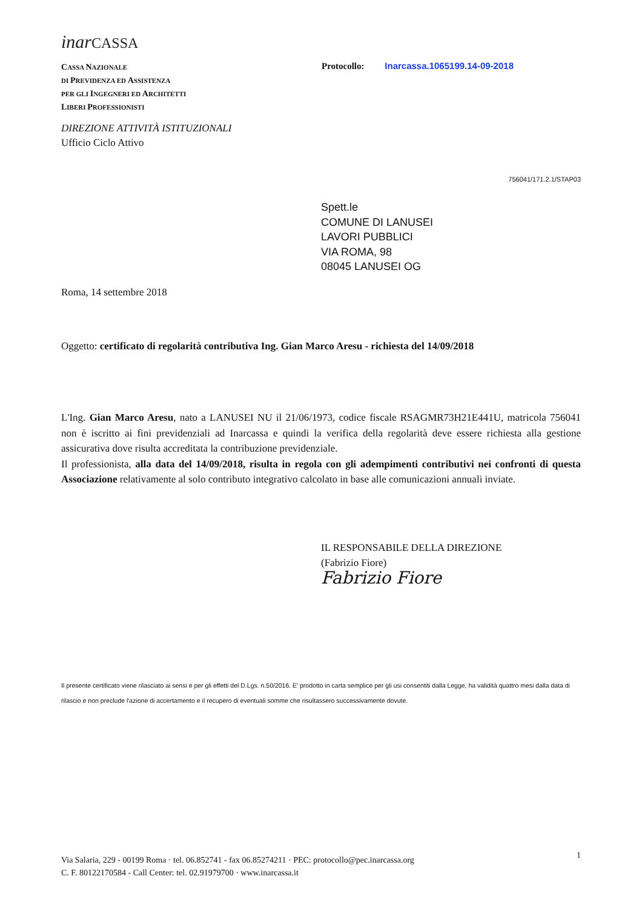inar CASSA
CASSA NAZIONALE
DI PREVIDENZA ED ASSISTENZA
PER GLI INGEGNERI ED ARCHITETTI
LIBERI PROFESSIONISTI
Protocollo: Inarcassa.1065199.14-09-2018
DIREZIONE ATTIVITÀ ISTITUZIONALI
Ufficio Ciclo Attivo
756041/171.2.1/STAP03
Spett.le
COMUNE DI LANUSEI
LAVORI PUBBLICI
VIA ROMA, 98
08045 LANUSEI OG
Roma, 14 settembre 2018
Oggetto: certificato di regolarità contributiva Ing. Gian Marco Aresu - richiesta del 14/09/2018
L'Ing. Gian Marco Aresu, nato a LANUSEI NU il 21/06/1973, codice fiscale RSAGMR73H21E441U, matricola 756041 non è iscritto ai fini previdenziali ad Inarcassa e quindi la verifica della regolarità deve essere richiesta alla gestione assicurativa dove risulta accreditata la contribuzione previdenziale.
Il professionista, alla data del 14/09/2018, risulta in regola con gli adempimenti contributivi nei confronti di questa Associazione relativamente al solo contributo integrativo calcolato in base alle comunicazioni annuali inviate.
IL RESPONSABILE DELLA DIREZIONE
(Fabrizio Fiore)
Fabrizio Fiore
Il presente certificato viene rilasciato ai sensi e per gli effetti del D.Lgs. n.50/2016. E' prodotto in carta semplice per gli usi consentiti dalla Legge, ha validità quattro mesi dalla data di rilascio e non preclude l'azione di accertamento e il recupero di eventuali somme che risultassero successivamente dovute.
Via Salaria, 229 - 00199 Roma · tel. 06.852741 - fax 06.85274211 · PEC: protocollo@pec.inarcassa.org
C. F. 80122170584 - Call Center: tel. 02.91979700 · www.inarcassa.it
1